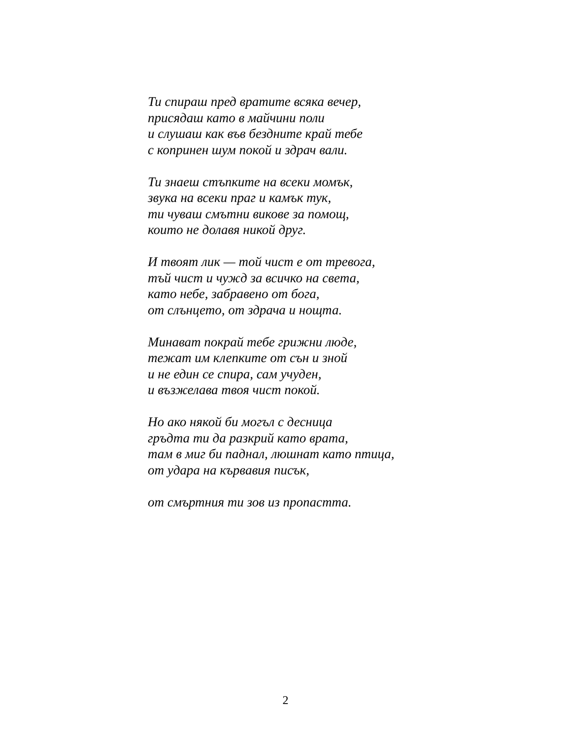Ти спираш пред вратите всяка вечер,
присядаш като в майчини поли
и слушаш как във безднитe край тебе
с копринен шум покой и здрач вали.
Ти знаеш стъпките на всеки момък,
звука на всеки праг и камък тук,
ти чуваш смътни викове за помощ,
които не долавя никой друг.
И твоят лик — той чист е от тревога,
тъй чист и чужд за всичко на света,
като небе, забравено от бога,
от слънцето, от здрача и нощта.
Минават покрай тебе грижни люде,
тежат им клепките от сън и зной
и не един се спира, сам учуден,
и възжелава твоя чист покой.
Но ако някой би могъл с десница
гръдта ти да разкрий като врата,
там в миг би паднал, люшнат като птица,
от удара на кървавия писък,
от смъртния ти зов из пропастта.
2